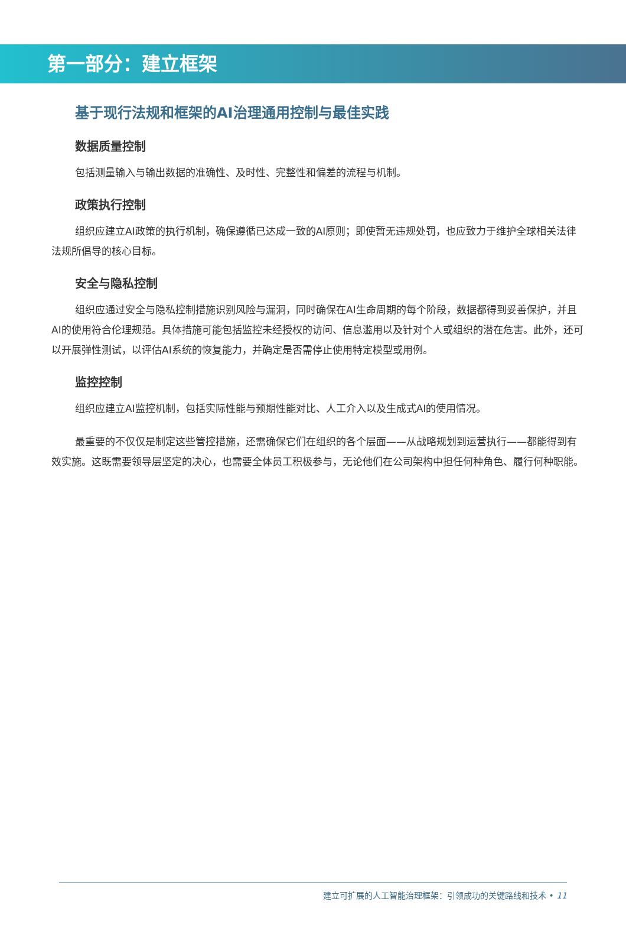第一部分：建立框架
基于现行法规和框架的AI治理通用控制与最佳实践
数据质量控制
包括测量输入与输出数据的准确性、及时性、完整性和偏差的流程与机制。
政策执行控制
组织应建立AI政策的执行机制，确保遵循已达成一致的AI原则；即使暂无违规处罚，也应致力于维护全球相关法律法规所倡导的核心目标。
安全与隐私控制
组织应通过安全与隐私控制措施识别风险与漏洞，同时确保在AI生命周期的每个阶段，数据都得到妥善保护，并且AI的使用符合伦理规范。具体措施可能包括监控未经授权的访问、信息滥用以及针对个人或组织的潜在危害。此外，还可以开展弹性测试，以评估AI系统的恢复能力，并确定是否需停止使用特定模型或用例。
监控控制
组织应建立AI监控机制，包括实际性能与预期性能对比、人工介入以及生成式AI的使用情况。
最重要的不仅仅是制定这些管控措施，还需确保它们在组织的各个层面——从战略规划到运营执行——都能得到有效实施。这既需要领导层坚定的决心，也需要全体员工积极参与，无论他们在公司架构中担任何种角色、履行何种职能。
建立可扩展的人工智能治理框架：引领成功的关键路线和技术 • 11